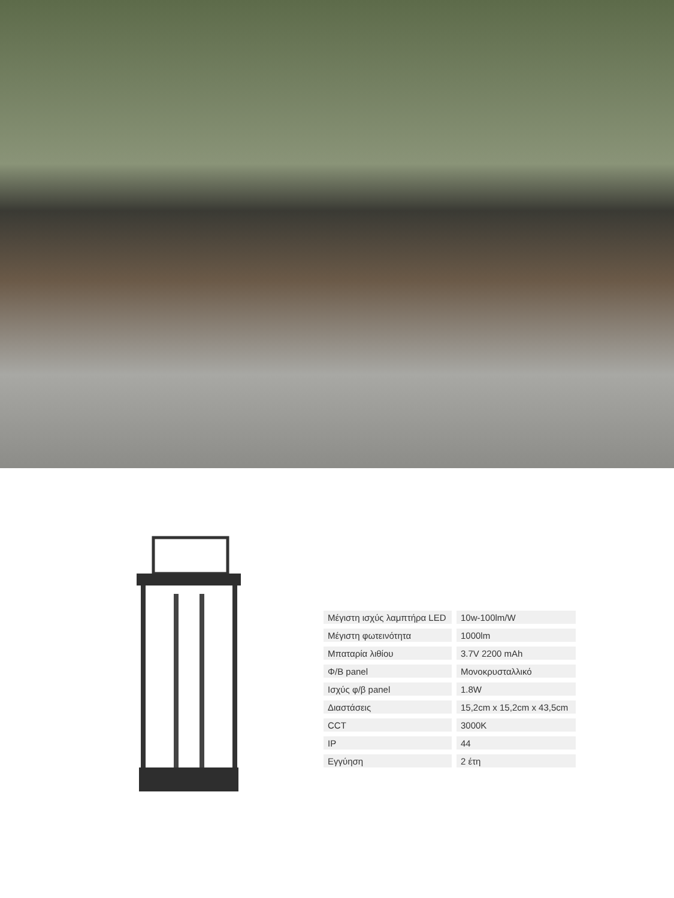| Μέγιστη ισχύς λαμπτήρα LED | 10w-100lm/W |
| Μέγιστη φωτεινότητα | 1000lm |
| Μπαταρία λιθίου | 3.7V 2200 mAh |
| Φ/Β panel | Μονοκρυσταλλικό |
| Ισχύς φ/β panel | 1.8W |
| Διαστάσεις | 15,2cm x 15,2cm x 43,5cm |
| CCT | 3000K |
| IP | 44 |
| Εγγύηση | 2 έτη |